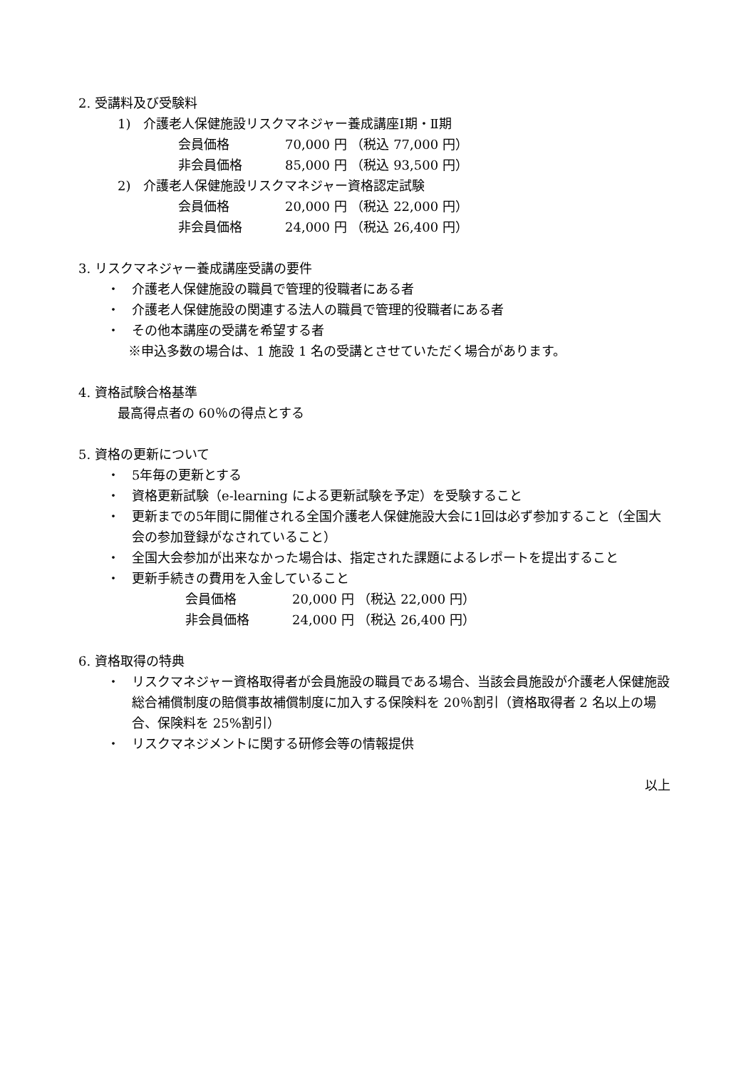2. 受講料及び受験料
1)　介護老人保健施設リスクマネジャー養成講座Ⅰ期・Ⅱ期
会員価格 70,000 円 （税込 77,000 円）
非会員価格 85,000 円 （税込 93,500 円）
2)　介護老人保健施設リスクマネジャー資格認定試験
会員価格 20,000 円 （税込 22,000 円）
非会員価格 24,000 円 （税込 26,400 円）
3. リスクマネジャー養成講座受講の要件
・
介護老人保健施設の職員で管理的役職者にある者
・
介護老人保健施設の関連する法人の職員で管理的役職者にある者
・
その他本講座の受講を希望する者
※申込多数の場合は、1 施設 1 名の受講とさせていただく場合があります。
4. 資格試験合格基準
最高得点者の 60％の得点とする
5. 資格の更新について
・
5年毎の更新とする
・
資格更新試験（e-learning による更新試験を予定）を受験すること
・
更新までの5年間に開催される全国介護老人保健施設大会に1回は必ず参加すること（全国大会の参加登録がなされていること）
・
全国大会参加が出来なかった場合は、指定された課題によるレポートを提出すること
・
更新手続きの費用を入金していること
会員価格 20,000 円 （税込 22,000 円）
非会員価格 24,000 円 （税込 26,400 円）
6. 資格取得の特典
・
リスクマネジャー資格取得者が会員施設の職員である場合、当該会員施設が介護老人保健施設総合補償制度の賠償事故補償制度に加入する保険料を 20％割引（資格取得者 2 名以上の場合、保険料を 25%割引）
・
リスクマネジメントに関する研修会等の情報提供
以上